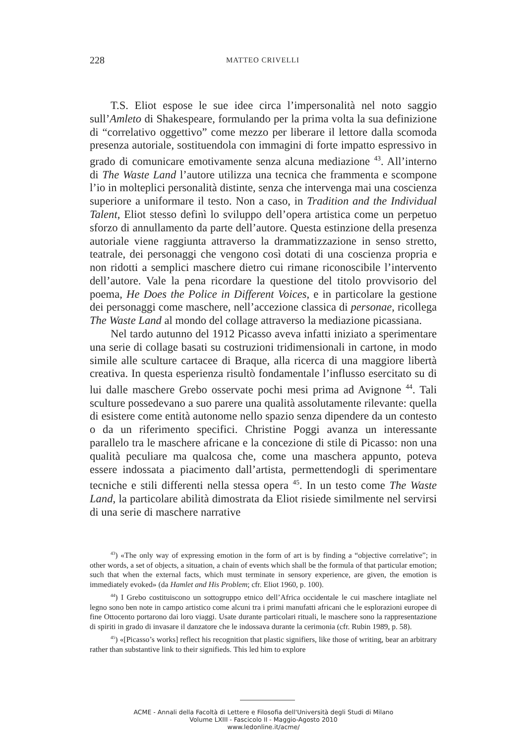228 MATTEO CRIVELLI
T.S. Eliot espose le sue idee circa l’impersonalità nel noto saggio sull’Amleto di Shakespeare, formulando per la prima volta la sua definizione di “correlativo oggettivo” come mezzo per liberare il lettore dalla scomoda presenza autoriale, sostituendola con immagini di forte impatto espressivo in grado di comunicare emotivamente senza alcuna mediazione <sup>43</sup>. All’interno di The Waste Land l’autore utilizza una tecnica che frammenta e scompone l’io in molteplici personalità distinte, senza che intervenga mai una coscienza superiore a uniformare il testo. Non a caso, in Tradition and the Individual Talent, Eliot stesso definì lo sviluppo dell’opera artistica come un perpetuo sforzo di annullamento da parte dell’autore. Questa estinzione della presenza autoriale viene raggiunta attraverso la drammatizzazione in senso stretto, teatrale, dei personaggi che vengono così dotati di una coscienza propria e non ridotti a semplici maschere dietro cui rimane riconoscibile l’intervento dell’autore. Vale la pena ricordare la questione del titolo provvisorio del poema, He Does the Police in Different Voices, e in particolare la gestione dei personaggi come maschere, nell’accezione classica di personae, ricollega The Waste Land al mondo del collage attraverso la mediazione picassiana.
Nel tardo autunno del 1912 Picasso aveva infatti iniziato a sperimentare una serie di collage basati su costruzioni tridimensionali in cartone, in modo simile alle sculture cartacee di Braque, alla ricerca di una maggiore libertà creativa. In questa esperienza risultò fondamentale l’influsso esercitato su di lui dalle maschere Grebo osservate pochi mesi prima ad Avignone <sup>44</sup>. Tali sculture possedevano a suo parere una qualità assolutamente rilevante: quella di esistere come entità autonome nello spazio senza dipendere da un contesto o da un riferimento specifici. Christine Poggi avanza un interessante parallelo tra le maschere africane e la concezione di stile di Picasso: non una qualità peculiare ma qualcosa che, come una maschera appunto, poteva essere indossata a piacimento dall’artista, permettendogli di sperimentare tecniche e stili differenti nella stessa opera <sup>45</sup>. In un testo come The Waste Land, la particolare abilità dimostrata da Eliot risiede similmente nel servirsi di una serie di maschere narrative
<sup>43</sup>) «The only way of expressing emotion in the form of art is by finding a “objective correlative”; in other words, a set of objects, a situation, a chain of events which shall be the formula of that particular emotion; such that when the external facts, which must terminate in sensory experience, are given, the emotion is immediately evoked» (da Hamlet and His Problem; cfr. Eliot 1960, p. 100).
<sup>44</sup>) I Grebo costituiscono un sottogruppo etnico dell’Africa occidentale le cui maschere intagliate nel legno sono ben note in campo artistico come alcuni tra i primi manufatti africani che le esplorazioni europee di fine Ottocento portarono dai loro viaggi. Usate durante particolari rituali, le maschere sono la rappresentazione di spiriti in grado di invasare il danzatore che le indossava durante la cerimonia (cfr. Rubin 1989, p. 58).
<sup>45</sup>) «[Picasso’s works] reflect his recognition that plastic signifiers, like those of writing, bear an arbitrary rather than substantive link to their signifieds. This led him to explore
ACME - Annali della Facoltà di Lettere e Filosofia dell'Università degli Studi di Milano
Volume LXIII - Fascicolo II - Maggio-Agosto 2010
www.ledonline.it/acme/